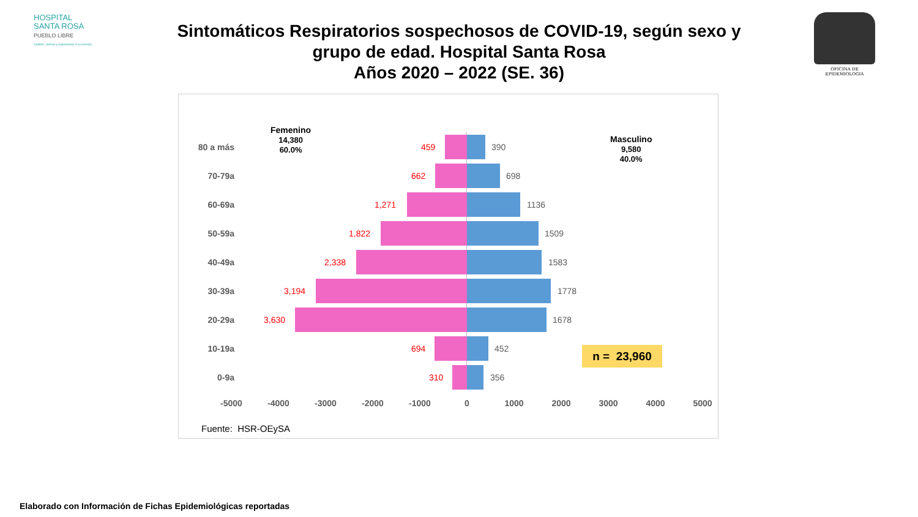HOSPITAL
SANTA ROSA
PUEBLO LIBRE
Calidez, ciencia y experiencia a su servicio
Sintomáticos Respiratorios sospechosos de COVID-19, según sexo y grupo de edad. Hospital Santa Rosa
Años 2020 – 2022 (SE. 36)
OFICINA DE EPIDEMIOLOGIA
Femenino
14,380
60.0%
Masculino
9,580
40.0%
80 a más 459 390
70-79a 662 698
60-69a 1,271 1136
50-59a 1,822 1509
40-49a 2,338 1583
30-39a 3,194 1778
20-29a 3,630 1678
10-19a 694 452
0-9a 310 356
n = 23,960
-5000 -4000 -3000 -2000 -1000 0 1000 2000 3000 4000 5000
Fuente: HSR-OEySA
Elaborado con Información de Fichas Epidemiológicas reportadas